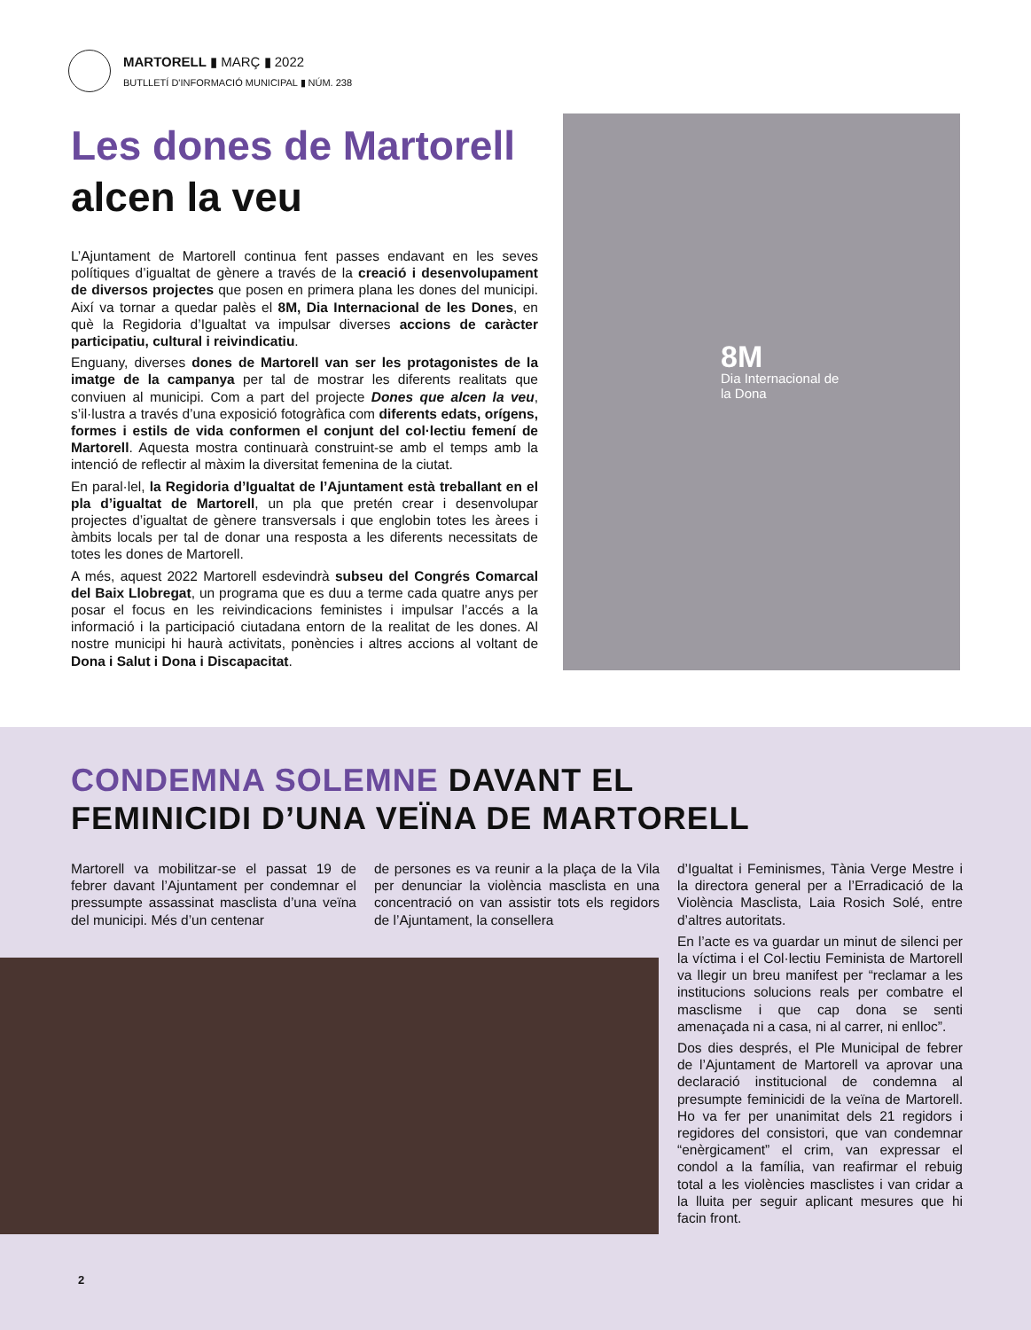MARTORELL ▮ MARÇ ▮ 2022
BUTLLETÍ D'INFORMACIÓ MUNICIPAL ▮ NÚM. 238
Les dones de Martorell
alcen la veu
L’Ajuntament de Martorell continua fent passes endavant en les seves polítiques d’igualtat de gènere a través de la creació i desenvolupament de diversos projectes que posen en primera plana les dones del municipi. Així va tornar a quedar palès el 8M, Dia Internacional de les Dones, en què la Regidoria d’Igualtat va impulsar diverses accions de caràcter participatiu, cultural i reivindicatiu.
Enguany, diverses dones de Martorell van ser les protagonistes de la imatge de la campanya per tal de mostrar les diferents realitats que conviuen al municipi. Com a part del projecte Dones que alcen la veu, s’il·lustra a través d’una exposició fotogràfica com diferents edats, orígens, formes i estils de vida conformen el conjunt del col·lectiu femení de Martorell. Aquesta mostra continuarà construint-se amb el temps amb la intenció de reflectir al màxim la diversitat femenina de la ciutat.
En paral·lel, la Regidoria d’Igualtat de l’Ajuntament està treballant en el pla d’igualtat de Martorell, un pla que pretén crear i desenvolupar projectes d’igualtat de gènere transversals i que englobin totes les àrees i àmbits locals per tal de donar una resposta a les diferents necessitats de totes les dones de Martorell.
A més, aquest 2022 Martorell esdevindrà subseu del Congrés Comarcal del Baix Llobregat, un programa que es duu a terme cada quatre anys per posar el focus en les reivindicacions feministes i impulsar l’accés a la informació i la participació ciutadana entorn de la realitat de les dones. Al nostre municipi hi haurà activitats, ponències i altres accions al voltant de Dona i Salut i Dona i Discapacitat.
8M
Dia Internacional de la Dona
CONDEMNA SOLEMNE DAVANT EL
FEMINICIDI D’UNA VEÏNA DE MARTORELL
Martorell va mobilitzar-se el passat 19 de febrer davant l’Ajuntament per condemnar el pressumpte assassinat masclista d’una veïna del municipi. Més d’un centenar
de persones es va reunir a la plaça de la Vila per denunciar la violència masclista en una concentració on van assistir tots els regidors de l’Ajuntament, la consellera
d’Igualtat i Feminismes, Tània Verge Mestre i la directora general per a l’Erradicació de la Violència Masclista, Laia Rosich Solé, entre d’altres autoritats.
En l’acte es va guardar un minut de silenci per la víctima i el Col·lectiu Feminista de Martorell va llegir un breu manifest per “reclamar a les institucions solucions reals per combatre el masclisme i que cap dona se senti amenaçada ni a casa, ni al carrer, ni enlloc”.
Dos dies després, el Ple Municipal de febrer de l’Ajuntament de Martorell va aprovar una declaració institucional de condemna al presumpte feminicidi de la veïna de Martorell. Ho va fer per unanimitat dels 21 regidors i regidores del consistori, que van condemnar “enèrgicament” el crim, van expressar el condol a la família, van reafirmar el rebuig total a les violències masclistes i van cridar a la lluita per seguir aplicant mesures que hi facin front.
2